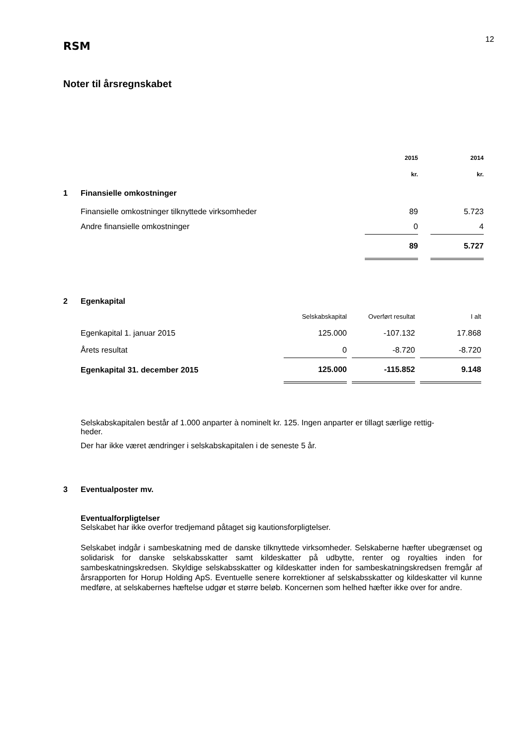RSM
12
Noter til årsregnskabet
| | | 2015 | | 2014 |
| | | kr. | | kr. |
| 1 | Finansielle omkostninger | | | |
| | Finansielle omkostninger tilknyttede virksomheder | 89 | | 5.723 |
| | Andre finansielle omkostninger | 0 | | 4 |
| | | 89 | | 5.727 |
| 2 | Egenkapital | | | | | |
| | | Selskabskapital | | Overført resultat | | I alt |
| | Egenkapital 1. januar 2015 | 125.000 | | -107.132 | | 17.868 |
| | Årets resultat | 0 | | -8.720 | | -8.720 |
| | Egenkapital 31. december 2015 | 125.000 | | -115.852 | | 9.148 |
Selskabskapitalen består af 1.000 anparter à nominelt kr. 125. Ingen anparter er tillagt særlige rettig-
heder.
Der har ikke været ændringer i selskabskapitalen i de seneste 5 år.
3 Eventualposter mv.
Eventualforpligtelser
Selskabet har ikke overfor tredjemand påtaget sig kautionsforpligtelser.
Selskabet indgår i sambeskatning med de danske tilknyttede virksomheder. Selskaberne hæfter ubegrænset og solidarisk for danske selskabsskatter samt kildeskatter på udbytte, renter og royalties inden for sambeskatningskredsen. Skyldige selskabsskatter og kildeskatter inden for sambeskatningskredsen fremgår af årsrapporten for Horup Holding ApS. Eventuelle senere korrektioner af selskabsskatter og kildeskatter vil kunne medføre, at selskabernes hæftelse udgør et større beløb. Koncernen som helhed hæfter ikke over for andre.